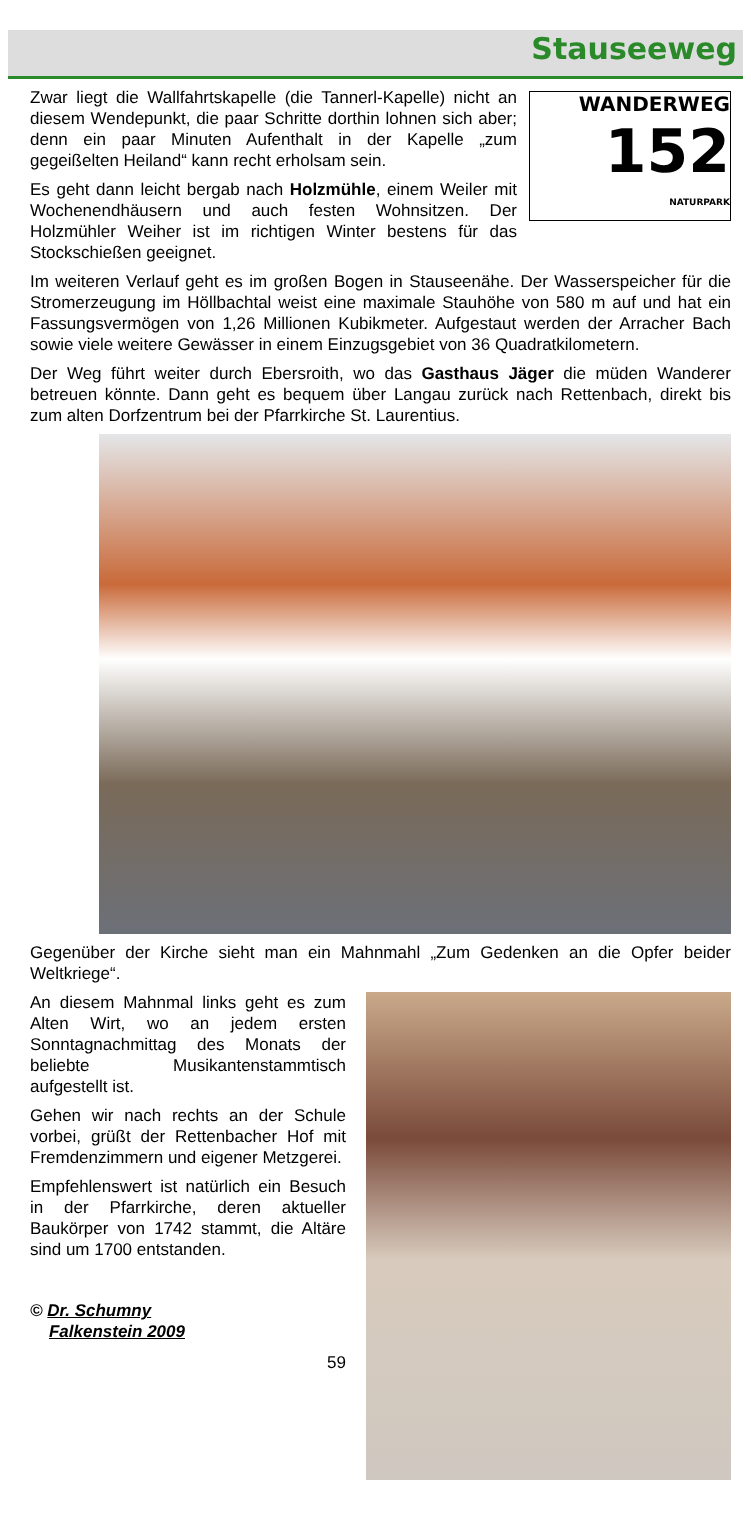Stauseeweg
WANDERWEG
152
NATURPARK
Zwar liegt die Wallfahrtskapelle (die Tannerl-Kapelle) nicht an diesem Wendepunkt, die paar Schritte dorthin lohnen sich aber; denn ein paar Minuten Aufenthalt in der Kapelle „zum gegeißelten Heiland“ kann recht erholsam sein.
Es geht dann leicht bergab nach Holzmühle, einem Weiler mit Wochenendhäusern und auch festen Wohnsitzen. Der Holzmühler Weiher ist im richtigen Winter bestens für das Stockschießen geeignet.
Im weiteren Verlauf geht es im großen Bogen in Stauseenähe. Der Wasserspeicher für die Stromerzeugung im Höllbachtal weist eine maximale Stauhöhe von 580 m auf und hat ein Fassungsvermögen von 1,26 Millionen Kubikmeter. Aufgestaut werden der Arracher Bach sowie viele weitere Gewässer in einem Einzugsgebiet von 36 Quadratkilometern.
Der Weg führt weiter durch Ebersroith, wo das Gasthaus Jäger die müden Wanderer betreuen könnte. Dann geht es bequem über Langau zurück nach Rettenbach, direkt bis zum alten Dorfzentrum bei der Pfarrkirche St. Laurentius.
Gegenüber der Kirche sieht man ein Mahnmahl „Zum Gedenken an die Opfer beider Weltkriege“.
An diesem Mahnmal links geht es zum Alten Wirt, wo an jedem ersten Sonntagnachmittag des Monats der beliebte Musikantenstammtisch aufgestellt ist.
Gehen wir nach rechts an der Schule vorbei, grüßt der Rettenbacher Hof mit Fremdenzimmern und eigener Metzgerei.
Empfehlenswert ist natürlich ein Besuch in der Pfarrkirche, deren aktueller Baukörper von 1742 stammt, die Altäre sind um 1700 entstanden.
© Dr. Schumny
Falkenstein 2009
59